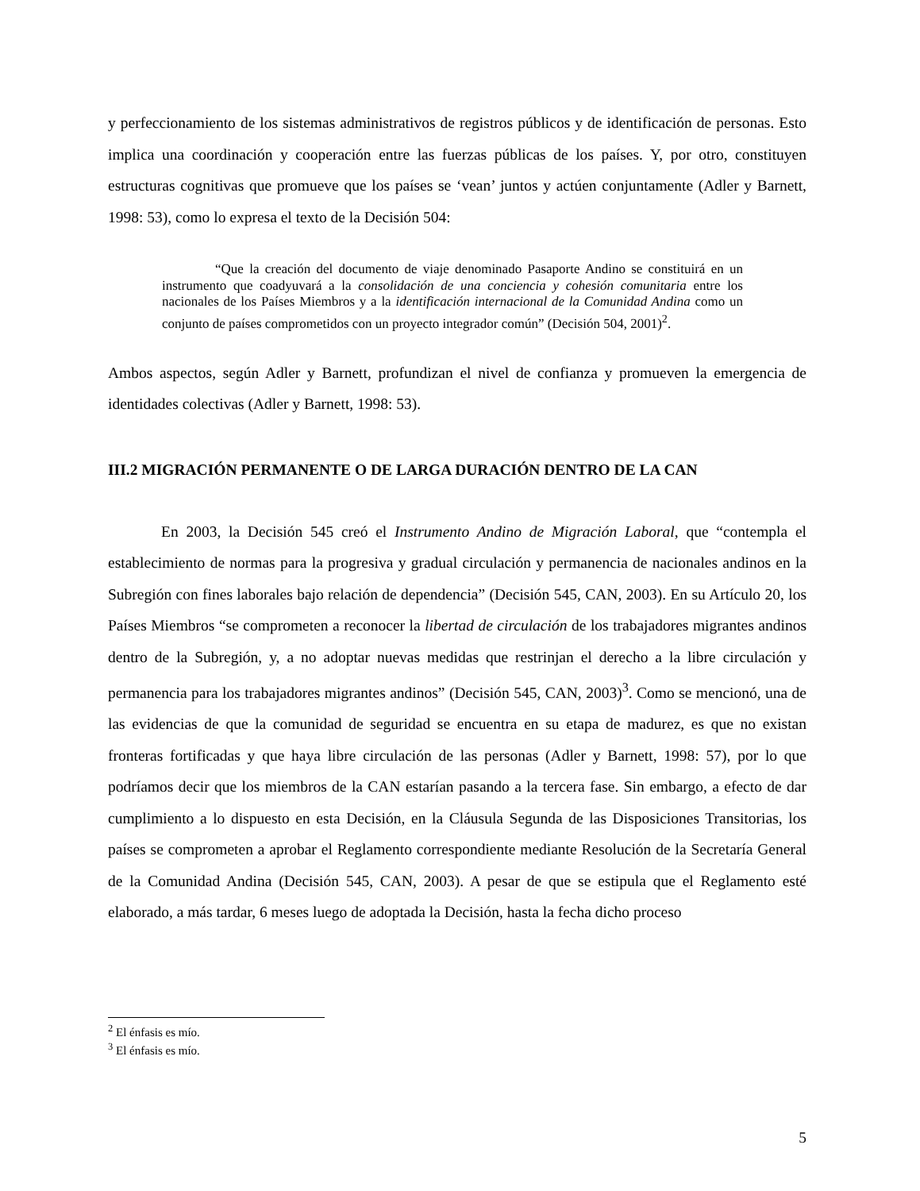y perfeccionamiento de los sistemas administrativos de registros públicos y de identificación de personas. Esto implica una coordinación y cooperación entre las fuerzas públicas de los países. Y, por otro, constituyen estructuras cognitivas que promueve que los países se ‘vean’ juntos y actúen conjuntamente (Adler y Barnett, 1998: 53), como lo expresa el texto de la Decisión 504:
“Que la creación del documento de viaje denominado Pasaporte Andino se constituirá en un instrumento que coadyuvará a la consolidación de una conciencia y cohesión comunitaria entre los nacionales de los Países Miembros y a la identificación internacional de la Comunidad Andina como un conjunto de países comprometidos con un proyecto integrador común” (Decisión 504, 2001)<sup>2</sup>.
Ambos aspectos, según Adler y Barnett, profundizan el nivel de confianza y promueven la emergencia de identidades colectivas (Adler y Barnett, 1998: 53).
III.2 MIGRACIÓN PERMANENTE O DE LARGA DURACIÓN DENTRO DE LA CAN
En 2003, la Decisión 545 creó el Instrumento Andino de Migración Laboral, que “contempla el establecimiento de normas para la progresiva y gradual circulación y permanencia de nacionales andinos en la Subregión con fines laborales bajo relación de dependencia” (Decisión 545, CAN, 2003). En su Artículo 20, los Países Miembros “se comprometen a reconocer la libertad de circulación de los trabajadores migrantes andinos dentro de la Subregión, y, a no adoptar nuevas medidas que restrinjan el derecho a la libre circulación y permanencia para los trabajadores migrantes andinos” (Decisión 545, CAN, 2003)<sup>3</sup>. Como se mencionó, una de las evidencias de que la comunidad de seguridad se encuentra en su etapa de madurez, es que no existan fronteras fortificadas y que haya libre circulación de las personas (Adler y Barnett, 1998: 57), por lo que podríamos decir que los miembros de la CAN estarían pasando a la tercera fase. Sin embargo, a efecto de dar cumplimiento a lo dispuesto en esta Decisión, en la Cláusula Segunda de las Disposiciones Transitorias, los países se comprometen a aprobar el Reglamento correspondiente mediante Resolución de la Secretaría General de la Comunidad Andina (Decisión 545, CAN, 2003). A pesar de que se estipula que el Reglamento esté elaborado, a más tardar, 6 meses luego de adoptada la Decisión, hasta la fecha dicho proceso
<sup>2</sup> El énfasis es mío.
<sup>3</sup> El énfasis es mío.
5